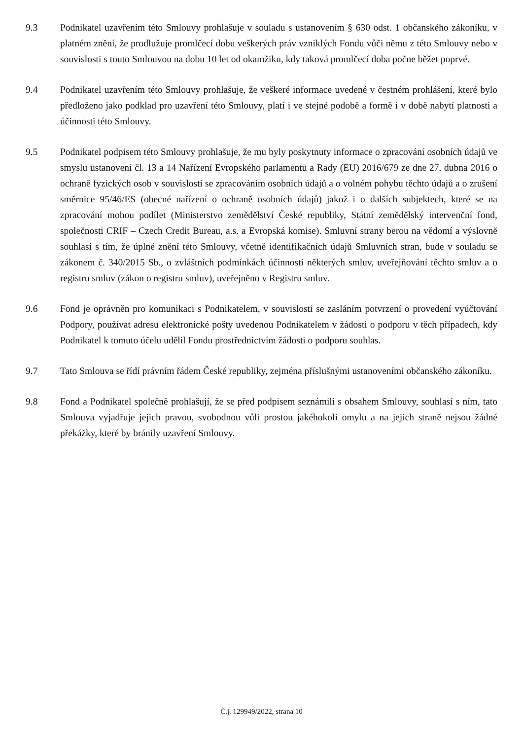9.3 Podnikatel uzavřením této Smlouvy prohlašuje v souladu s ustanovením § 630 odst. 1 občanského zákoníku, v platném znění, že prodlužuje promlčecí dobu veškerých práv vzniklých Fondu vůči němu z této Smlouvy nebo v souvislosti s touto Smlouvou na dobu 10 let od okamžiku, kdy taková promlčecí doba počne běžet poprvé.
9.4 Podnikatel uzavřením této Smlouvy prohlašuje, že veškeré informace uvedené v čestném prohlášení, které bylo předloženo jako podklad pro uzavření této Smlouvy, platí i ve stejné podobě a formě i v době nabytí platnosti a účinnosti této Smlouvy.
9.5 Podnikatel podpisem této Smlouvy prohlašuje, že mu byly poskytnuty informace o zpracování osobních údajů ve smyslu ustanovení čl. 13 a 14 Nařízení Evropského parlamentu a Rady (EU) 2016/679 ze dne 27. dubna 2016 o ochraně fyzických osob v souvislosti se zpracováním osobních údajů a o volném pohybu těchto údajů a o zrušení směrnice 95/46/ES (obecné nařízení o ochraně osobních údajů) jakož i o dalších subjektech, které se na zpracování mohou podílet (Ministerstvo zemědělství České republiky, Státní zemědělský intervenční fond, společnosti CRIF – Czech Credit Bureau, a.s. a Evropská komise). Smluvní strany berou na vědomí a výslovně souhlasí s tím, že úplné znění této Smlouvy, včetně identifikačních údajů Smluvních stran, bude v souladu se zákonem č. 340/2015 Sb., o zvláštních podmínkách účinnosti některých smluv, uveřejňování těchto smluv a o registru smluv (zákon o registru smluv), uveřejněno v Registru smluv.
9.6 Fond je oprávněn pro komunikaci s Podnikatelem, v souvislosti se zasláním potvrzení o provedení vyúčtování Podpory, používat adresu elektronické pošty uvedenou Podnikatelem v žádosti o podporu v těch případech, kdy Podnikatel k tomuto účelu udělil Fondu prostřednictvím žádosti o podporu souhlas.
9.7 Tato Smlouva se řídí právním řádem České republiky, zejména příslušnými ustanoveními občanského zákoníku.
9.8 Fond a Podnikatel společně prohlašují, že se před podpisem seznámili s obsahem Smlouvy, souhlasí s ním, tato Smlouva vyjadřuje jejich pravou, svobodnou vůli prostou jakéhokoli omylu a na jejich straně nejsou žádné překážky, které by bránily uzavření Smlouvy.
Č.j. 129949/2022, strana 10